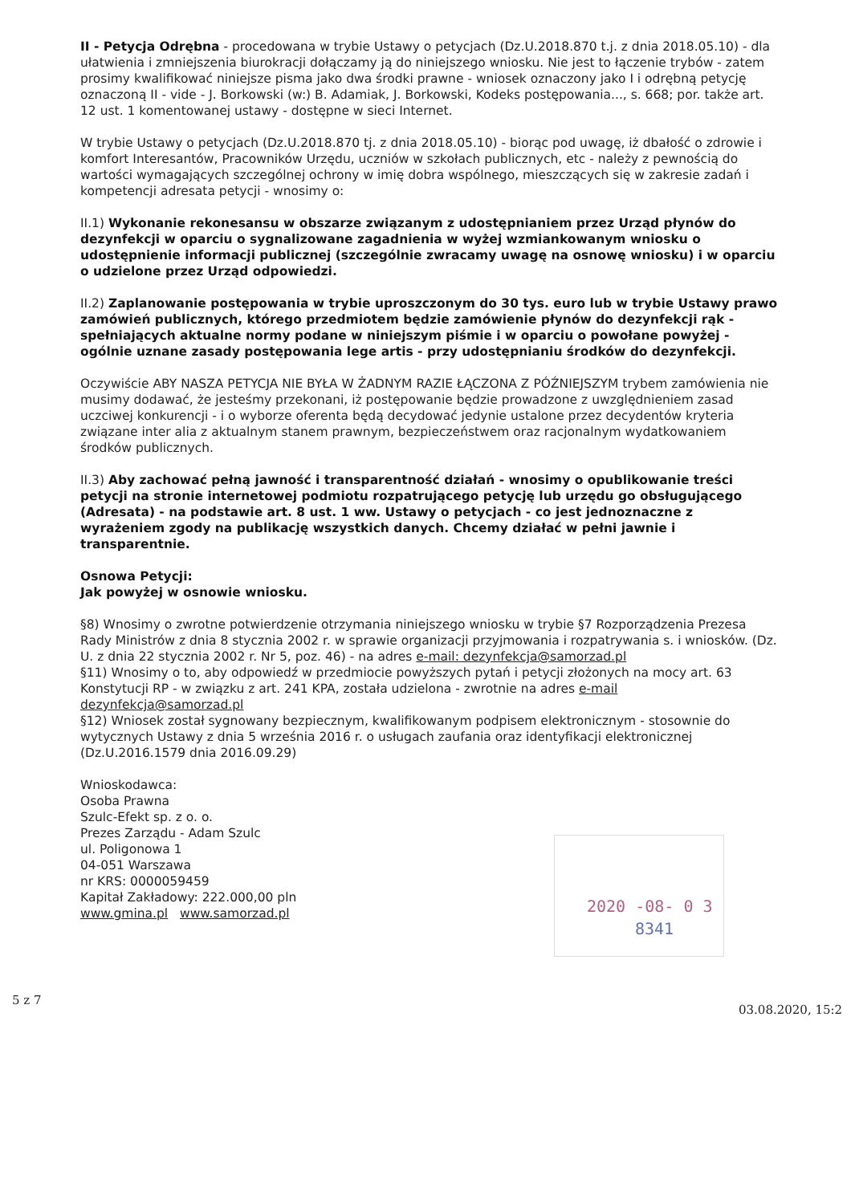II - Petycja Odrębna - procedowana w trybie Ustawy o petycjach (Dz.U.2018.870 t.j. z dnia 2018.05.10) - dla ułatwienia i zmniejszenia biurokracji dołączamy ją do niniejszego wniosku. Nie jest to łączenie trybów - zatem prosimy kwalifikować niniejsze pisma jako dwa środki prawne - wniosek oznaczony jako I i odrębną petycję oznaczoną II - vide - J. Borkowski (w:) B. Adamiak, J. Borkowski, Kodeks postępowania..., s. 668; por. także art. 12 ust. 1 komentowanej ustawy - dostępne w sieci Internet.
W trybie Ustawy o petycjach (Dz.U.2018.870 tj. z dnia 2018.05.10) - biorąc pod uwagę, iż dbałość o zdrowie i komfort Interesantów, Pracowników Urzędu, uczniów w szkołach publicznych, etc - należy z pewnością do wartości wymagających szczególnej ochrony w imię dobra wspólnego, mieszczących się w zakresie zadań i kompetencji adresata petycji - wnosimy o:
II.1) Wykonanie rekonesansu w obszarze związanym z udostępnianiem przez Urząd płynów do dezynfekcji w oparciu o sygnalizowane zagadnienia w wyżej wzmiankowanym wniosku o udostępnienie informacji publicznej (szczególnie zwracamy uwagę na osnowę wniosku) i w oparciu o udzielone przez Urząd odpowiedzi.
II.2) Zaplanowanie postępowania w trybie uproszczonym do 30 tys. euro lub w trybie Ustawy prawo zamówień publicznych, którego przedmiotem będzie zamówienie płynów do dezynfekcji rąk - spełniających aktualne normy podane w niniejszym piśmie i w oparciu o powołane powyżej - ogólnie uznane zasady postępowania lege artis - przy udostępnianiu środków do dezynfekcji.
Oczywiście ABY NASZA PETYCJA NIE BYŁA W ŻADNYM RAZIE ŁĄCZONA Z PÓŹNIEJSZYM trybem zamówienia nie musimy dodawać, że jesteśmy przekonani, iż postępowanie będzie prowadzone z uwzględnieniem zasad uczciwej konkurencji - i o wyborze oferenta będą decydować jedynie ustalone przez decydentów kryteria związane inter alia z aktualnym stanem prawnym, bezpieczeństwem oraz racjonalnym wydatkowaniem środków publicznych.
II.3) Aby zachować pełną jawność i transparentność działań - wnosimy o opublikowanie treści petycji na stronie internetowej podmiotu rozpatrującego petycję lub urzędu go obsługującego (Adresata) - na podstawie art. 8 ust. 1 ww. Ustawy o petycjach - co jest jednoznaczne z wyrażeniem zgody na publikację wszystkich danych. Chcemy działać w pełni jawnie i transparentnie.
Osnowa Petycji:
Jak powyżej w osnowie wniosku.
§8) Wnosimy o zwrotne potwierdzenie otrzymania niniejszego wniosku w trybie §7 Rozporządzenia Prezesa Rady Ministrów z dnia 8 stycznia 2002 r. w sprawie organizacji przyjmowania i rozpatrywania s. i wniosków. (Dz. U. z dnia 22 stycznia 2002 r. Nr 5, poz. 46) - na adres e-mail: dezynfekcja@samorzad.pl
§11) Wnosimy o to, aby odpowiedź w przedmiocie powyższych pytań i petycji złożonych na mocy art. 63 Konstytucji RP - w związku z art. 241 KPA, została udzielona - zwrotnie na adres e-mail dezynfekcja@samorzad.pl
§12) Wniosek został sygnowany bezpiecznym, kwalifikowanym podpisem elektronicznym - stosownie do wytycznych Ustawy z dnia 5 września 2016 r. o usługach zaufania oraz identyfikacji elektronicznej (Dz.U.2016.1579 dnia 2016.09.29)
Wnioskodawca:
Osoba Prawna
Szulc-Efekt sp. z o. o.
Prezes Zarządu - Adam Szulc
ul. Poligonowa 1
04-051 Warszawa
nr KRS: 0000059459
Kapitał Zakładowy: 222.000,00 pln
www.gmina.pl www.samorzad.pl
2020 -08- 0 3
8341
5 z 7
03.08.2020, 15:2